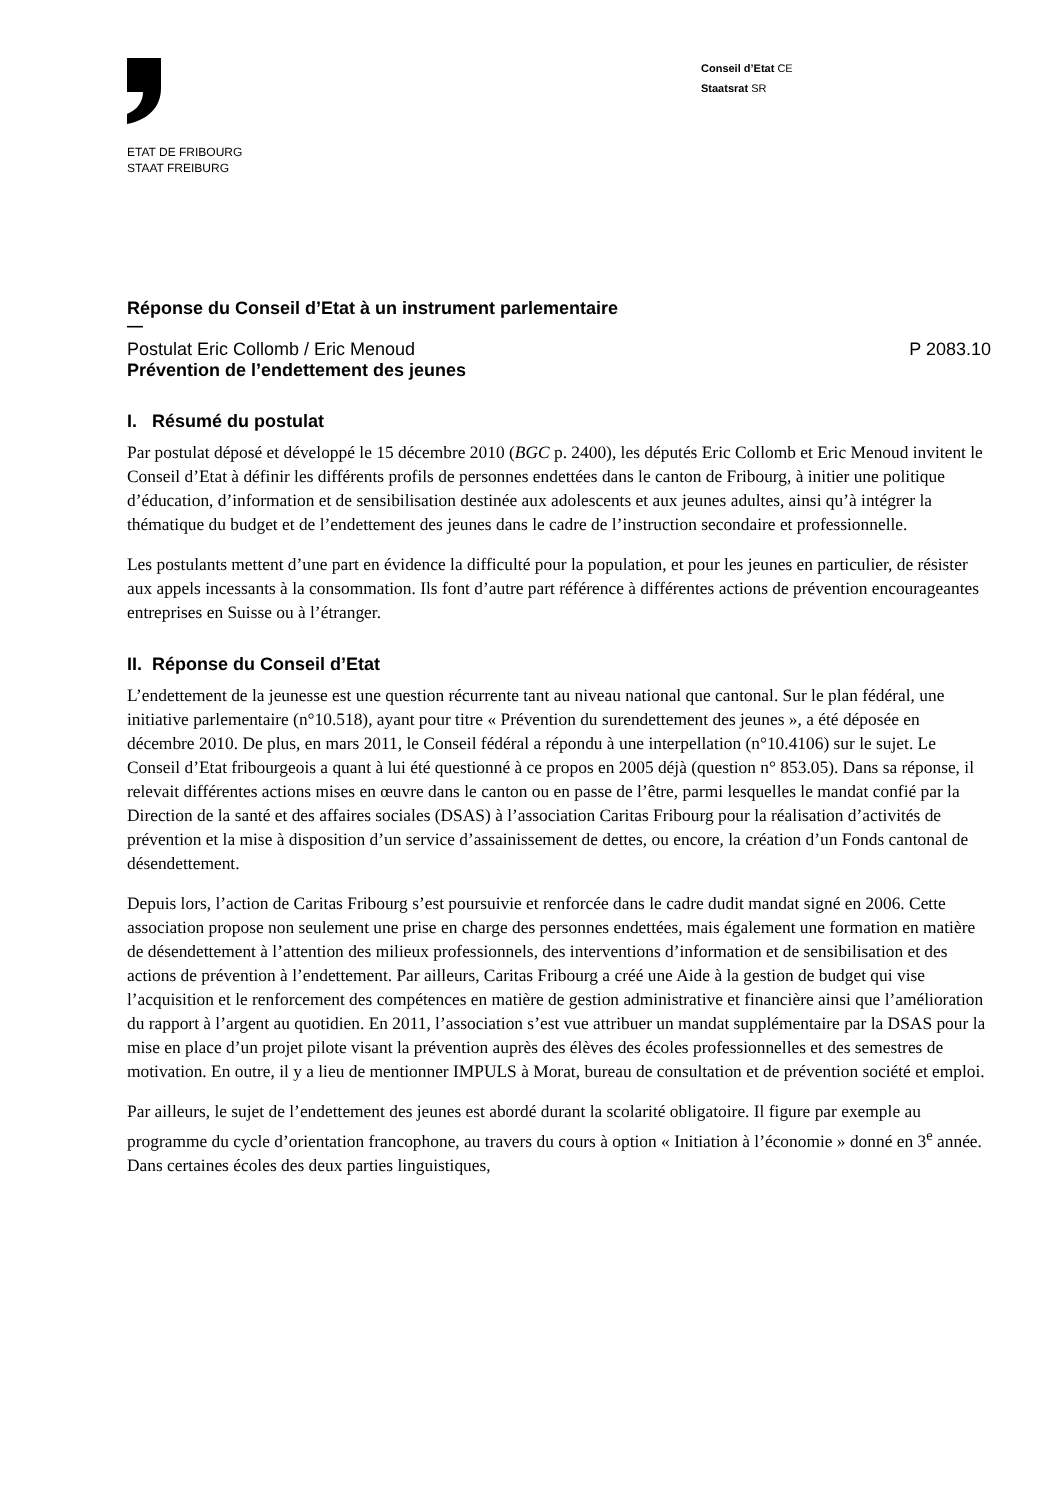ETAT DE FRIBOURG
STAAT FREIBURG
Conseil d’Etat CE
Staatsrat SR
Réponse du Conseil d’Etat à un instrument parlementaire
—
Postulat Eric Collomb / Eric Menoud P 2083.10
Prévention de l’endettement des jeunes
I. Résumé du postulat
Par postulat déposé et développé le 15 décembre 2010 (BGC p. 2400), les députés Eric Collomb et Eric Menoud invitent le Conseil d’Etat à définir les différents profils de personnes endettées dans le canton de Fribourg, à initier une politique d’éducation, d’information et de sensibilisation destinée aux adolescents et aux jeunes adultes, ainsi qu’à intégrer la thématique du budget et de l’endettement des jeunes dans le cadre de l’instruction secondaire et professionnelle.
Les postulants mettent d’une part en évidence la difficulté pour la population, et pour les jeunes en particulier, de résister aux appels incessants à la consommation. Ils font d’autre part référence à différentes actions de prévention encourageantes entreprises en Suisse ou à l’étranger.
II. Réponse du Conseil d’Etat
L’endettement de la jeunesse est une question récurrente tant au niveau national que cantonal. Sur le plan fédéral, une initiative parlementaire (n°10.518), ayant pour titre « Prévention du surendettement des jeunes », a été déposée en décembre 2010. De plus, en mars 2011, le Conseil fédéral a répondu à une interpellation (n°10.4106) sur le sujet. Le Conseil d’Etat fribourgeois a quant à lui été questionné à ce propos en 2005 déjà (question n° 853.05). Dans sa réponse, il relevait différentes actions mises en œuvre dans le canton ou en passe de l’être, parmi lesquelles le mandat confié par la Direction de la santé et des affaires sociales (DSAS) à l’association Caritas Fribourg pour la réalisation d’activités de prévention et la mise à disposition d’un service d’assainissement de dettes, ou encore, la création d’un Fonds cantonal de désendettement.
Depuis lors, l’action de Caritas Fribourg s’est poursuivie et renforcée dans le cadre dudit mandat signé en 2006. Cette association propose non seulement une prise en charge des personnes endettées, mais également une formation en matière de désendettement à l’attention des milieux professionnels, des interventions d’information et de sensibilisation et des actions de prévention à l’endettement. Par ailleurs, Caritas Fribourg a créé une Aide à la gestion de budget qui vise l’acquisition et le renforcement des compétences en matière de gestion administrative et financière ainsi que l’amélioration du rapport à l’argent au quotidien. En 2011, l’association s’est vue attribuer un mandat supplémentaire par la DSAS pour la mise en place d’un projet pilote visant la prévention auprès des élèves des écoles professionnelles et des semestres de motivation. En outre, il y a lieu de mentionner IMPULS à Morat, bureau de consultation et de prévention société et emploi.
Par ailleurs, le sujet de l’endettement des jeunes est abordé durant la scolarité obligatoire. Il figure par exemple au programme du cycle d’orientation francophone, au travers du cours à option « Initiation à l’économie » donné en 3<sup>e</sup> année. Dans certaines écoles des deux parties linguistiques,